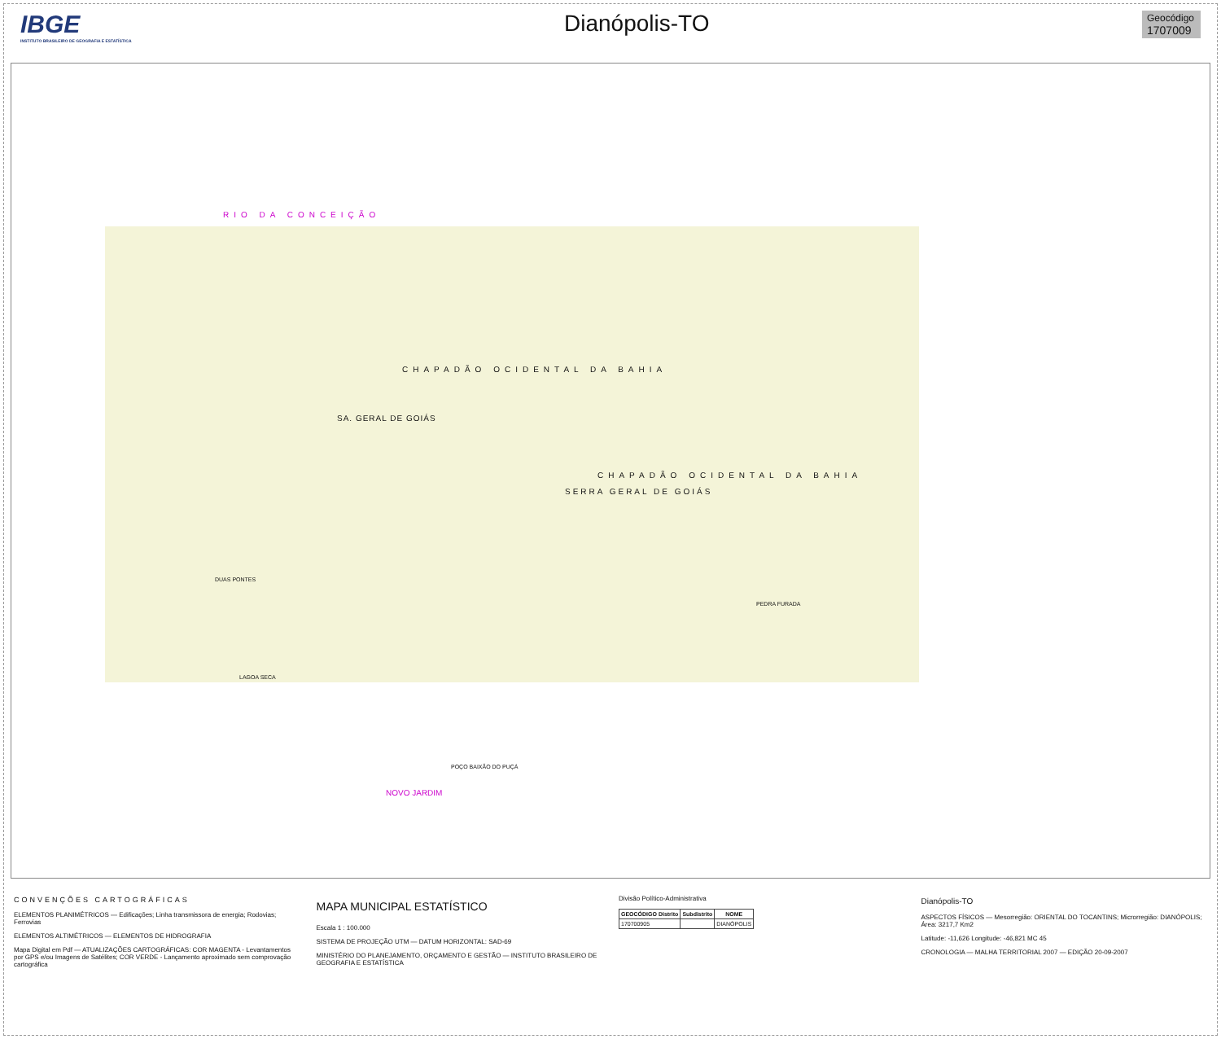IBGE
INSTITUTO BRASILEIRO DE GEOGRAFIA E ESTATÍSTICA
Dianópolis-TO
Geocódigo
1707009
CHAPADÃO OCIDENTAL DA BAHIA
CHAPADÃO OCIDENTAL DA BAHIA
RIO DA CONCEIÇÃO
NOVO JARDIM
SA. GERAL DE GOIÁS
SERRA GERAL DE GOIÁS
DUAS PONTES
LAGOA SECA
POÇO BAIXÃO DO PUÇÁ
PEDRA FURADA
CONVENÇÕES CARTOGRÁFICAS
ELEMENTOS PLANIMÉTRICOS — Edificações; Linha transmissora de energia; Rodovias; Ferrovias
ELEMENTOS ALTIMÉTRICOS — ELEMENTOS DE HIDROGRAFIA
Mapa Digital em Pdf — ATUALIZAÇÕES CARTOGRÁFICAS: COR MAGENTA - Levantamentos por GPS e/ou Imagens de Satélites; COR VERDE - Lançamento aproximado sem comprovação cartográfica
MAPA MUNICIPAL ESTATÍSTICO
Escala 1 : 100.000
SISTEMA DE PROJEÇÃO UTM — DATUM HORIZONTAL: SAD-69
MINISTÉRIO DO PLANEJAMENTO, ORÇAMENTO E GESTÃO — INSTITUTO BRASILEIRO DE GEOGRAFIA E ESTATÍSTICA
Divisão Político-Administrativa
| GEOCÓDIGO Distrito | Subdistrito | NOME |
| --- | --- | --- |
| 170700905 | | DIANÓPOLIS |
Dianópolis-TO
ASPECTOS FÍSICOS — Mesorregião: ORIENTAL DO TOCANTINS; Microrregião: DIANÓPOLIS; Área: 3217,7 Km2
Latitude: -11,626 Longitude: -46,821 MC 45
CRONOLOGIA — MALHA TERRITORIAL 2007 — EDIÇÃO 20-09-2007